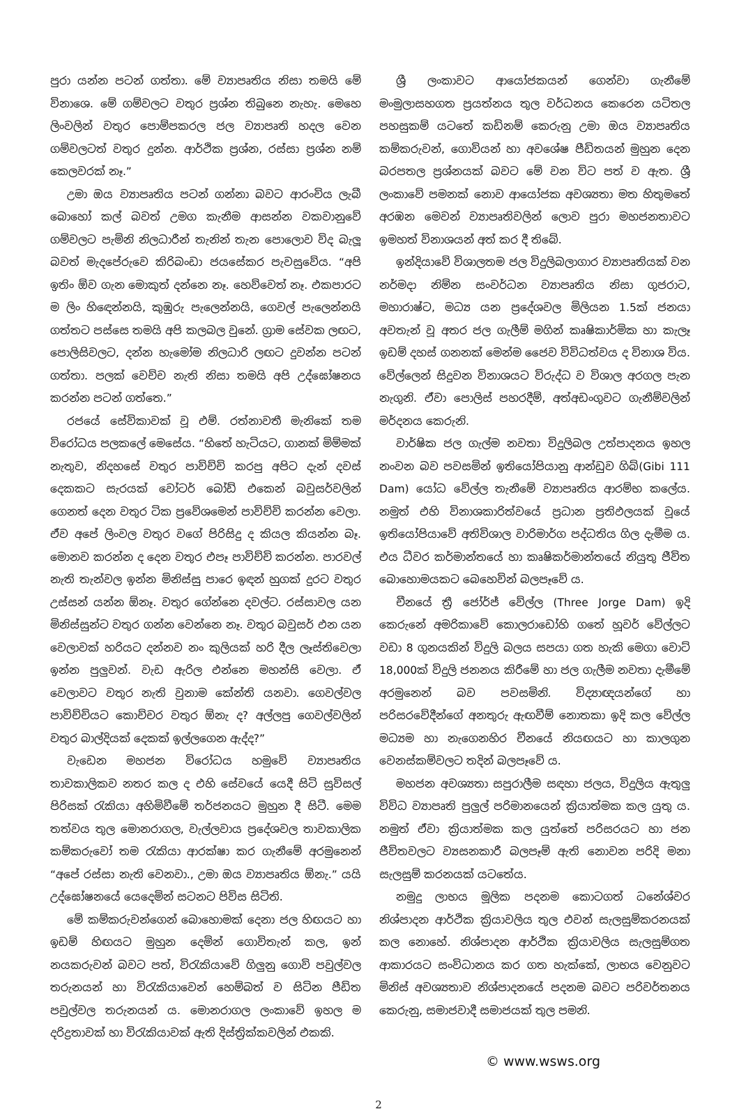පුරා යන්න පටන් ගත්තා. මේ ව්‍යාපෘතිය නිසා තමයි මේ විනාශෙ. මේ ගම්වලට වතුර ප්‍රශ්න තිබුනෙ නැහැ. මෙහෙ ලිංවලින් වතුර පොම්පකරල ජල ව්‍යාපෘති හදල වෙන ගම්වලටත් වතුර දුන්න. ආර්ථික ප්‍රශ්න, රස්සා ප්‍රශ්න නම් කෙලවරක් නෑ.”
උමා ඔය ව්‍යාපෘතිය පටන් ගන්නා බවට ආරංචිය ලැබී බොහෝ කල් බවත් උමග කැනීම ආසන්න වකවානුවේ ගම්වලට පැමිනි නිලධාරීන් තැනින් තැන පොලොව විද බැලූ බවත් මැදපේරුවෙ කිරිබංඩා ජයසේකර පැවසුවේය. “අපි ඉතිං ඕව ගැන මොකුත් දන්නෙ නෑ. හෙව්වෙත් නෑ. එකපාරට ම ලිං හිඳෙන්නයි, කුඹුරු පැලෙන්නයි, ගෙවල් පැලෙන්නයි ගත්තට පස්සෙ තමයි අපි කලබල වුනේ. ග්‍රාම සේවක ලඟට, පොලිසිවලට, දන්න හැමෝම නිලධාරි ලඟට දුවන්න පටන් ගත්තා. පලක් වෙච්ච නැති නිසා තමයි අපි උද්ඝෝෂනය කරන්න පටන් ගත්තෙ.”
රජයේ සේවිකාවක් වූ එම්. රත්නාවතී මැනිකේ තම විරෝධය පලකලේ මෙසේය. “හිතේ හැටියට, ගානක් මිම්මක් නැතුව, නිදහසේ වතුර පාවිච්චි කරපු අපිට දැන් දවස් දෙකකට සැරයක් වෝටර් බෝඩ් එකෙන් බවුසර්වලින් ගෙනත් දෙන වතුර ටික ප්‍රවේශමෙන් පාවිච්චි කරන්න වෙලා. ඒව අපේ ලිංවල වතුර වගේ පිරිසිදු ද කියල කියන්න බෑ. මොනව කරන්න ද දෙන වතුර එපෑ පාවිච්චි කරන්න. පාරවල් නැති තැන්වල ඉන්න මිනිස්සු පාරෙ ඉඳන් හුගක් දුරට වතුර උස්සන් යන්න ඕනෑ. වතුර ගේන්නෙ දවල්ට. රස්සාවල යන මිනිස්සුන්ට වතුර ගන්න වෙන්නෙ නෑ. වතුර බවුසර් එන යන වෙලාවක් හරියට දන්නව නං කුලියක් හරි දීල ලෑස්තිවෙලා ඉන්න පුලුවන්. වැඩ ඇරිල එන්නෙ මහන්සි වෙලා. ඒ වෙලාවට වතුර නැති වුනාම කේන්ති යනවා. ගෙවල්වල පාවිච්චියට කොච්චර වතුර ඕනැ ද? අල්ලපු ගෙවල්වලින් වතුර බාල්දියක් දෙකක් ඉල්ලගෙන ඇද්ද?”
වැඩෙන මහජන විරෝධය හමුවේ ව්‍යාපෘතිය තාවකාලිකව නතර කල ද එහි සේවයේ යෙදී සිටි සුවිසල් පිරිසක් රැකියා අහිමිවීමේ තර්ජනයට මුහුන දී සිටී. මෙම තත්වය තුල මොනරාගල, වැල්ලවාය ප්‍රදේශවල තාවකාලික කම්කරුවෝ තම රැකියා ආරක්ෂා කර ගැනීමේ අරමුනෙන් “අපේ රස්සා නැති වෙනවා., උමා ඔය ව්‍යාපෘතිය ඕනැ.” යයි උද්ඝෝෂනයේ යෙදෙමින් සටනට පිවිස සිටිති.
මේ කම්කරුවන්ගෙන් බොහොමක් දෙනා ජල හිඟයට හා ඉඩම් හිඟයට මුහුන දෙමින් ගොවිතැන් කල, ඉන් නයකරුවන් බවට පත්, විරැකියාවේ ගිලුනු ගොවි පවුල්වල තරුනයන් හා විරැකියාවෙන් හෙම්බත් ව සිටින පීඩිත පවුල්වල තරුනයන් ය. මොනරාගල ලංකාවේ ඉහල ම දරිද්‍රතාවක් හා විරැකියාවක් ඇති දිස්ත්‍රික්කවලින් එකකි.
ශ්‍රී ලංකාවට ආයෝජකයන් ගෙන්වා ගැනීමේ මංමුලාසහගත ප්‍රයත්නය තුල වර්ධනය කෙරෙන යටිතල පහසුකම් යටතේ කඩිනම් කෙරුනු උමා ඔය ව්‍යාපෘතිය කම්කරුවන්, ගොවියන් හා අවශේෂ පීඩිතයන් මුහුන දෙන බරපතල ප්‍රශ්නයක් බවට මේ වන විට පත් ව ඇත. ශ්‍රී ලංකාවේ පමනක් නොව ආයෝජක අවශ්‍යතා මත හිතුමතේ අරඹන මෙවන් ව්‍යාපෘතිවලින් ලොව පුරා මහජනතාවට ඉමහත් විනාශයන් අත් කර දී තිබේ.
ඉන්දියාවේ විශාලතම ජල විදුලිබලාගාර ව්‍යාපෘතියක් වන නර්මදා නිම්න සංවර්ධන ව්‍යාපෘතිය නිසා ගුජරාට, මහාරාෂ්ට, මධ්‍ය යන ප්‍රදේශවල මිලියන 1.5ක් ජනයා අවතැන් වූ අතර ජල ගැලීම් මගින් කෘෂිකාර්මික හා කැලෑ ඉඩම් දහස් ගනනක් මෙන්ම ජෛව විවිධත්වය ද විනාශ විය. වේල්ලෙන් සිදුවන විනාශයට විරුද්ධ ව විශාල අරගල පැන නැගුනි. ඒවා පොලිස් පහරදීම්, අත්අඩංගුවට ගැනීම්වලින් මර්දනය කෙරුනි.
වාර්ෂික ජල ගැල්ම නවතා විදුලිබල උත්පාදනය ඉහල නංවන බව පවසමින් ඉතියෝපියානු ආන්ඩුව ගිබ්(Gibi 111 Dam) යෝධ වේල්ල තැනීමේ ව්‍යාපෘතිය ආරම්භ කලේය. නමුත් එහි විනාශකාරිත්වයේ ප්‍රධාන ප්‍රතිඵලයක් වූයේ ඉතියෝපියාවේ අතිවිශාල වාරිමාර්ග පද්ධතිය ගිල දැමීම ය. එය ධීවර කර්මාන්තයේ හා කෘෂිකර්මාන්තයේ නියුතු ජීවිත බොහොමයකට බෙහෙවින් බලපෑවේ ය.
චීනයේ ත්‍රී ජෝර්ජ් වේල්ල (Three Jorge Dam) ඉදි කෙරුනේ අමරිකාවේ කොලරාඩෝහි ගතේ හූවර් වේල්ලට වඩා 8 ගුනයකින් විදුලි බලය සපයා ගත හැකි මෙගා වොට් 18,000ක් විදුලි ජනනය කිරීමේ හා ජල ගැලීම නවතා දැමීමේ අරමුනෙන් බව පවසමිනි. විද්‍යාඥයන්ගේ හා පරිසරවේදීන්ගේ අනතුරු ඇඟවීම් නොතකා ඉදි කල වේල්ල මධ්‍යම හා නැගෙනහිර චීනයේ නියඟයට හා කාලගුන වෙනස්කම්වලට තදින් බලපෑවේ ය.
මහජන අවශ්‍යතා සපුරාලීම සඳහා ජලය, විදුලිය ඇතුලු විවිධ ව්‍යාපෘති පුලුල් පරිමානයෙන් ක්‍රියාත්මක කල යුතු ය. නමුත් ඒවා ක්‍රියාත්මක කල යුත්තේ පරිසරයට හා ජන ජීවිතවලට ව්‍යසනකාරී බලපෑම් ඇති නොවන පරිදි මනා සැලසුම් කරනයක් යටතේය.
නමුදු ලාභය මූලික පදනම කොටගත් ධනේශ්වර නිශ්පාදන ආර්ථික ක්‍රියාවලිය තුල එවන් සැලසුම්කරනයක් කල නොහේ. නිශ්පාදන ආර්ථික ක්‍රියාවලිය සැලසුම්ගත ආකාරයට සංවිධානය කර ගත හැක්කේ, ලාභය වෙනුවට මිනිස් අවශ්‍යතාව නිශ්පාදනයේ පදනම බවට පරිවර්තනය කෙරුනු, සමාජවාදී සමාජයක් තුල පමනි.
© www.wsws.org
2